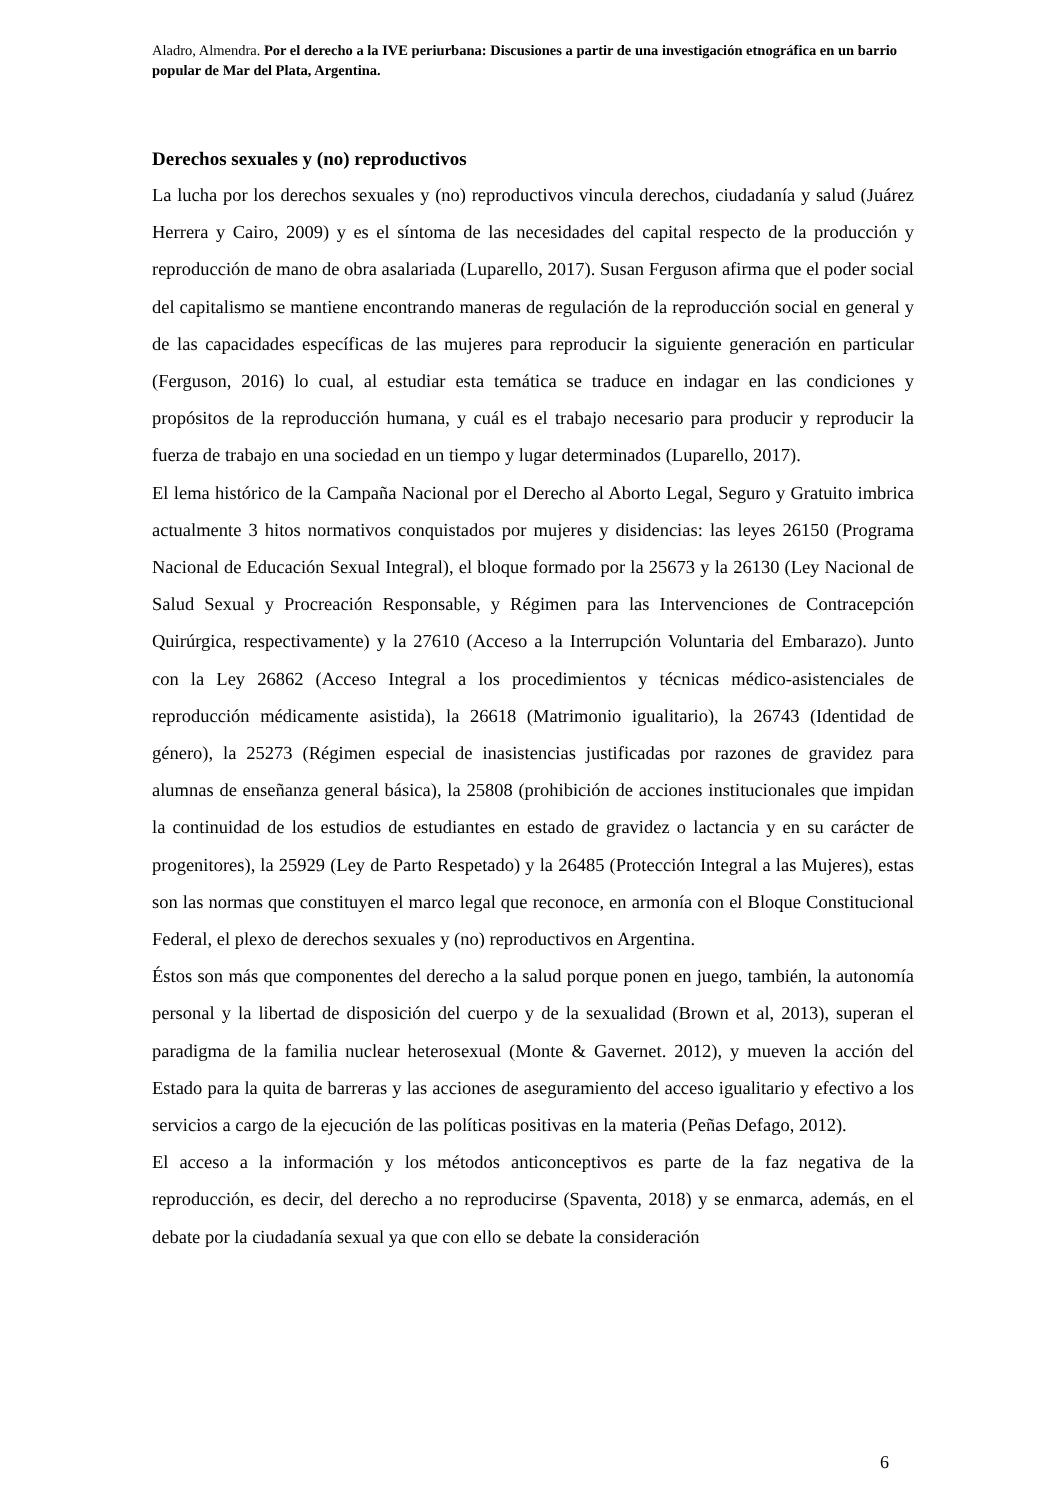Aladro, Almendra. Por el derecho a la IVE periurbana: Discusiones a partir de una investigación etnográfica en un barrio popular de Mar del Plata, Argentina.
Derechos sexuales y (no) reproductivos
La lucha por los derechos sexuales y (no) reproductivos vincula derechos, ciudadanía y salud (Juárez Herrera y Cairo, 2009) y es el síntoma de las necesidades del capital respecto de la producción y reproducción de mano de obra asalariada (Luparello, 2017). Susan Ferguson afirma que el poder social del capitalismo se mantiene encontrando maneras de regulación de la reproducción social en general y de las capacidades específicas de las mujeres para reproducir la siguiente generación en particular (Ferguson, 2016) lo cual, al estudiar esta temática se traduce en indagar en las condiciones y propósitos de la reproducción humana, y cuál es el trabajo necesario para producir y reproducir la fuerza de trabajo en una sociedad en un tiempo y lugar determinados (Luparello, 2017).
El lema histórico de la Campaña Nacional por el Derecho al Aborto Legal, Seguro y Gratuito imbrica actualmente 3 hitos normativos conquistados por mujeres y disidencias: las leyes 26150 (Programa Nacional de Educación Sexual Integral), el bloque formado por la 25673 y la 26130 (Ley Nacional de Salud Sexual y Procreación Responsable, y Régimen para las Intervenciones de Contracepción Quirúrgica, respectivamente) y la 27610 (Acceso a la Interrupción Voluntaria del Embarazo). Junto con la Ley 26862 (Acceso Integral a los procedimientos y técnicas médico-asistenciales de reproducción médicamente asistida), la 26618 (Matrimonio igualitario), la 26743 (Identidad de género), la 25273 (Régimen especial de inasistencias justificadas por razones de gravidez para alumnas de enseñanza general básica), la 25808 (prohibición de acciones institucionales que impidan la continuidad de los estudios de estudiantes en estado de gravidez o lactancia y en su carácter de progenitores), la 25929 (Ley de Parto Respetado) y la 26485 (Protección Integral a las Mujeres), estas son las normas que constituyen el marco legal que reconoce, en armonía con el Bloque Constitucional Federal, el plexo de derechos sexuales y (no) reproductivos en Argentina.
Éstos son más que componentes del derecho a la salud porque ponen en juego, también, la autonomía personal y la libertad de disposición del cuerpo y de la sexualidad (Brown et al, 2013), superan el paradigma de la familia nuclear heterosexual (Monte & Gavernet. 2012), y mueven la acción del Estado para la quita de barreras y las acciones de aseguramiento del acceso igualitario y efectivo a los servicios a cargo de la ejecución de las políticas positivas en la materia (Peñas Defago, 2012).
El acceso a la información y los métodos anticonceptivos es parte de la faz negativa de la reproducción, es decir, del derecho a no reproducirse (Spaventa, 2018) y se enmarca, además, en el debate por la ciudadanía sexual ya que con ello se debate la consideración
6